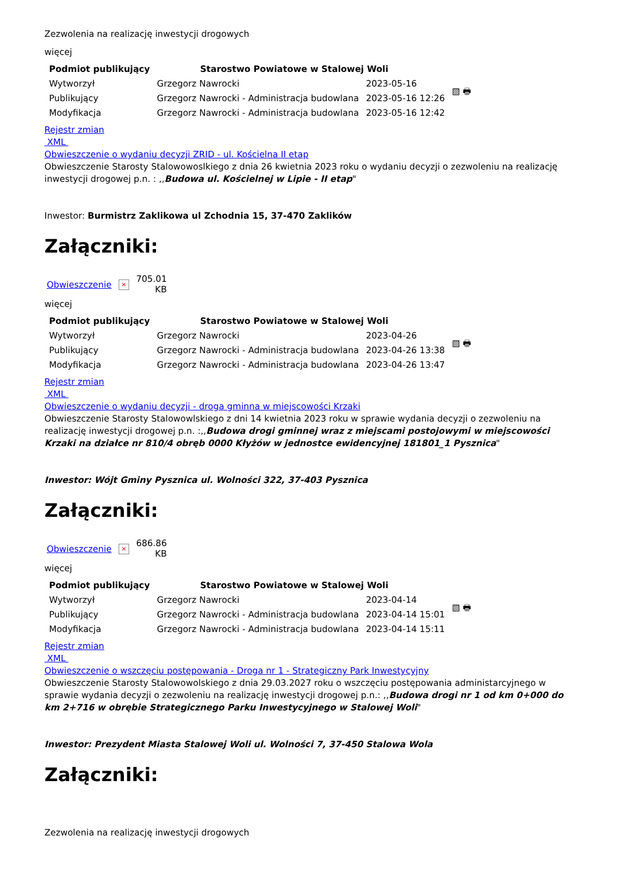Zezwolenia na realizację inwestycji drogowych
więcej
| Podmiot publikujący | Starostwo Powiatowe w Stalowej Woli | | ▧ 🖶 |
| Wytworzył | Grzegorz Nawrocki | 2023-05-16 | |
| Publikujący | Grzegorz Nawrocki - Administracja budowlana | 2023-05-16 12:26 | |
| Modyfikacja | Grzegorz Nawrocki - Administracja budowlana | 2023-05-16 12:42 | |
Rejestr zmian
XML
Obwieszczenie o wydaniu decyzji ZRID - ul. Kościelna II etap
Obwieszczenie Starosty Stalowowoslkiego z dnia 26 kwietnia 2023 roku o wydaniu decyzji o zezwoleniu na realizację inwestycji drogowej p.n. : ,,Budowa ul. Kościelnej w Lipie - II etap"
Inwestor: Burmistrz Zaklikowa ul Zchodnia 15, 37-470 Zaklików
Załączniki:
Obwieszczenie × 705.01
KB
więcej
| Podmiot publikujący | Starostwo Powiatowe w Stalowej Woli | | ▧ 🖶 |
| Wytworzył | Grzegorz Nawrocki | 2023-04-26 | |
| Publikujący | Grzegorz Nawrocki - Administracja budowlana | 2023-04-26 13:38 | |
| Modyfikacja | Grzegorz Nawrocki - Administracja budowlana | 2023-04-26 13:47 | |
Rejestr zmian
XML
Obwieszczenie o wydaniu decyzji - droga gminna w miejscowości Krzaki
Obwieszczenie Starosty Stalowowlskiego z dni 14 kwietnia 2023 roku w sprawie wydania decyzji o zezwoleniu na realizację inwestycji drogowej p.n. :,,Budowa drogi gminnej wraz z miejscami postojowymi w miejscowości Krzaki na działce nr 810/4 obręb 0000 Kłyżów w jednostce ewidencyjnej 181801_1 Pysznica"
Inwestor: Wójt Gminy Pysznica ul. Wolności 322, 37-403 Pysznica
Załączniki:
Obwieszczenie × 686.86
KB
więcej
| Podmiot publikujący | Starostwo Powiatowe w Stalowej Woli | | ▧ 🖶 |
| Wytworzył | Grzegorz Nawrocki | 2023-04-14 | |
| Publikujący | Grzegorz Nawrocki - Administracja budowlana | 2023-04-14 15:01 | |
| Modyfikacja | Grzegorz Nawrocki - Administracja budowlana | 2023-04-14 15:11 | |
Rejestr zmian
XML
Obwieszczenie o wszczęciu postępowania - Droga nr 1 - Strategiczny Park Inwestycyjny
Obwieszczenie Starosty Stalowowolskiego z dnia 29.03.2027 roku o wszczęciu postępowania administarcyjnego w sprawie wydania decyzji o zezwoleniu na realizację inwestycji drogowej p.n.: ,,Budowa drogi nr 1 od km 0+000 do km 2+716 w obrębie Strategicznego Parku Inwestycyjnego w Stalowej Woli"
Inwestor: Prezydent Miasta Stalowej Woli ul. Wolności 7, 37-450 Stalowa Wola
Załączniki:
Zezwolenia na realizację inwestycji drogowych